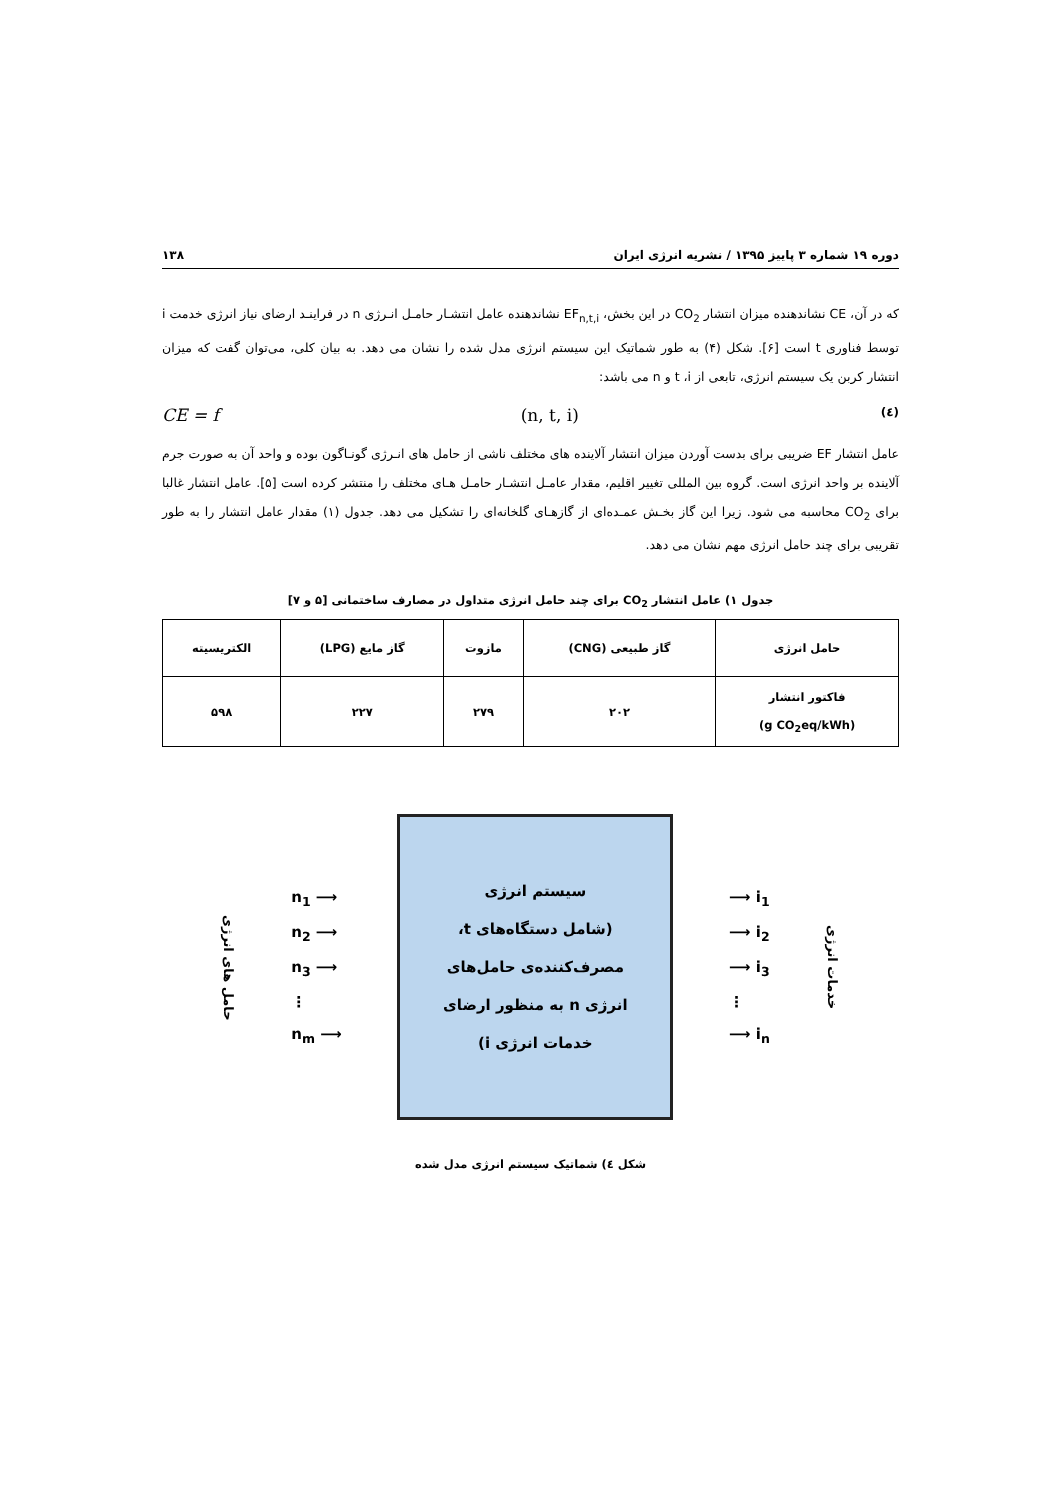دوره ۱۹ شماره ۳ پاییز ۱۳۹۵ / نشریه انرژی ایران ۱۳۸
که در آن، CE نشاندهنده میزان انتشار CO<sub>2</sub> در این بخش، EF<sub>n,t,i</sub> نشاندهنده عامل انتشـار حامـل انـرژی n در فراینـد ارضای نیاز انرژی خدمت i توسط فناوری t است [۶]. شکل (۴) به طور شماتیک این سیستم انرژی مدل شده را نشان می دهد. به بیان کلی، می‌توان گفت که میزان انتشار کربن یک سیستم انرژی، تابعی از t ،i و n می باشد:
CE = f (n, t, i) (٤)
عامل انتشار EF ضریبی برای بدست آوردن میزان انتشار آلاینده های مختلف ناشی از حامل های انـرژی گونـاگون بوده و واحد آن به صورت جرم آلاینده بر واحد انرژی است. گروه بین المللی تغییر اقلیم، مقدار عامـل انتشـار حامـل هـای مختلف را منتشر کرده است [۵]. عامل انتشار غالبا برای CO<sub>2</sub> محاسبه می شود. زیرا این گاز بخـش عمـده‌ای از گازهـای گلخانه‌ای را تشکیل می دهد. جدول (۱) مقدار عامل انتشار را به طور تقریبی برای چند حامل انرژی مهم نشان می دهد.
جدول ۱) عامل انتشار CO<sub>2</sub> برای چند حامل انرژی متداول در مصارف ساختمانی [۵ و ۷]
| حامل انرژی | گاز طبیعی (CNG) | مازوت | گاز مایع (LPG) | الکتریسیته |
| --- | --- | --- | --- | --- |
| فاکتور انتشار (g CO<sub>2</sub>eq/kWh) | ۲۰۲ | ۲۷۹ | ۲۲۷ | ۵۹۸ |
حامل های انرژی
n<sub>1</sub> ⟶
n<sub>2</sub> ⟶
n<sub>3</sub> ⟶
⋮
n<sub>m</sub> ⟶
سیستم انرژی
(شامل دستگاه‌های t،
مصرف‌کننده‌ی حامل‌های
انرژی n به منظور ارضای
خدمات انرژی i)
⟶ i<sub>1</sub>
⟶ i<sub>2</sub>
⟶ i<sub>3</sub>
⋮
⟶ i<sub>n</sub>
خدمات انرژی
شکل ٤) شماتیک سیستم انرژی مدل شده